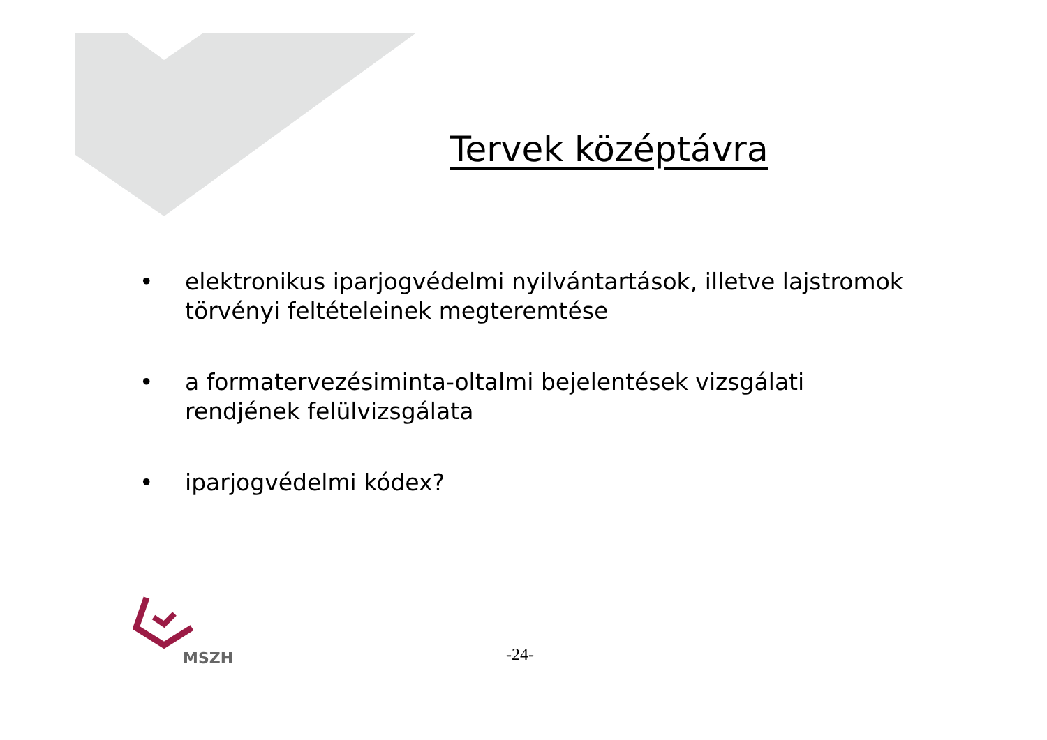Tervek középtávra
• elektronikus iparjogvédelmi nyilvántartások, illetve lajstromok törvényi feltételeinek megteremtése
• a formatervezésiminta-oltalmi bejelentések vizsgálati rendjének felülvizsgálata
• iparjogvédelmi kódex?
MSZH
-24-